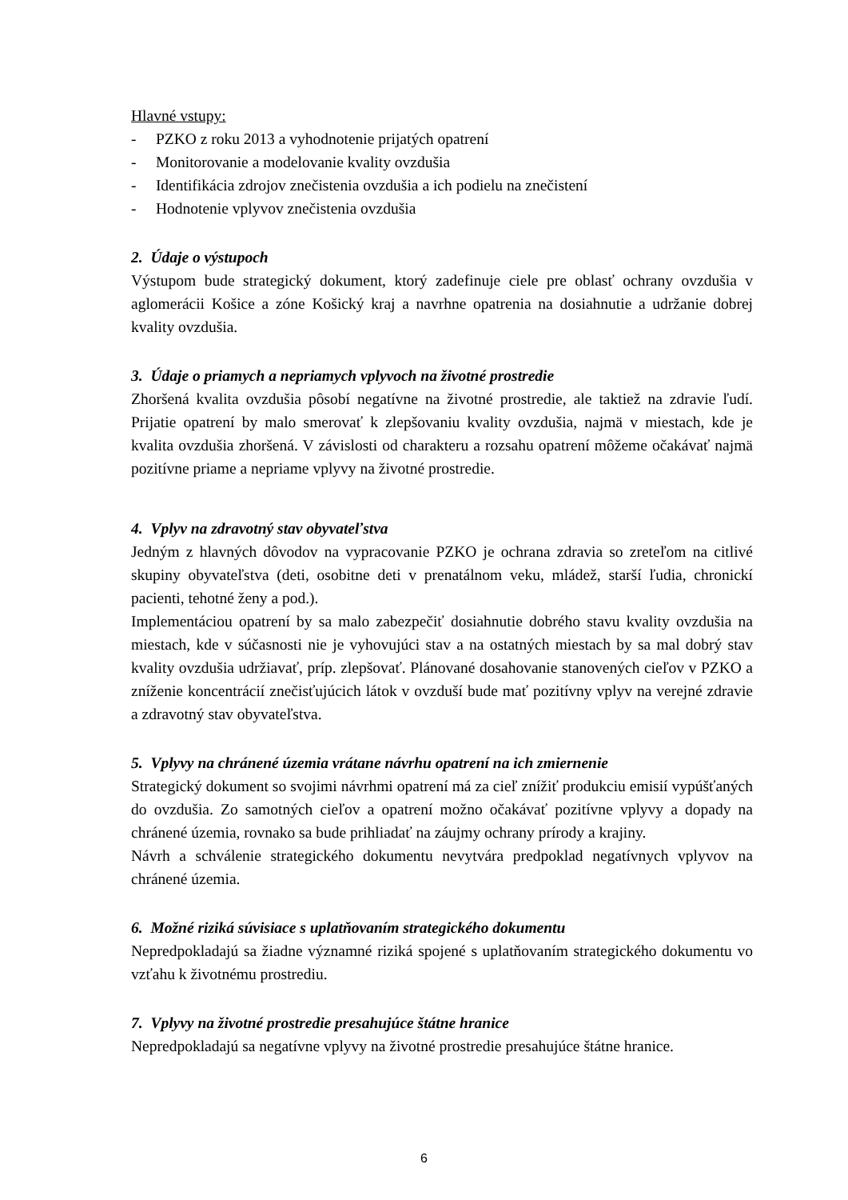Hlavné vstupy:
- PZKO z roku 2013 a vyhodnotenie prijatých opatrení
- Monitorovanie a modelovanie kvality ovzdušia
- Identifikácia zdrojov znečistenia ovzdušia a ich podielu na znečistení
- Hodnotenie vplyvov znečistenia ovzdušia
2. Údaje o výstupoch
Výstupom bude strategický dokument, ktorý zadefinuje ciele pre oblasť ochrany ovzdušia v aglomerácii Košice a zóne Košický kraj a navrhne opatrenia na dosiahnutie a udržanie dobrej kvality ovzdušia.
3. Údaje o priamych a nepriamych vplyvoch na životné prostredie
Zhoršená kvalita ovzdušia pôsobí negatívne na životné prostredie, ale taktiež na zdravie ľudí. Prijatie opatrení by malo smerovať k zlepšovaniu kvality ovzdušia, najmä v miestach, kde je kvalita ovzdušia zhoršená. V závislosti od charakteru a rozsahu opatrení môžeme očakávať najmä pozitívne priame a nepriame vplyvy na životné prostredie.
4. Vplyv na zdravotný stav obyvateľstva
Jedným z hlavných dôvodov na vypracovanie PZKO je ochrana zdravia so zreteľom na citlivé skupiny obyvateľstva (deti, osobitne deti v prenatálnom veku, mládež, starší ľudia, chronickí pacienti, tehotné ženy a pod.).
Implementáciou opatrení by sa malo zabezpečiť dosiahnutie dobrého stavu kvality ovzdušia na miestach, kde v súčasnosti nie je vyhovujúci stav a na ostatných miestach by sa mal dobrý stav kvality ovzdušia udržiavať, príp. zlepšovať. Plánované dosahovanie stanovených cieľov v PZKO a zníženie koncentrácií znečisťujúcich látok v ovzduší bude mať pozitívny vplyv na verejné zdravie a zdravotný stav obyvateľstva.
5. Vplyvy na chránené územia vrátane návrhu opatrení na ich zmiernenie
Strategický dokument so svojimi návrhmi opatrení má za cieľ znížiť produkciu emisií vypúšťaných do ovzdušia. Zo samotných cieľov a opatrení možno očakávať pozitívne vplyvy a dopady na chránené územia, rovnako sa bude prihliadať na záujmy ochrany prírody a krajiny.
Návrh a schválenie strategického dokumentu nevytvára predpoklad negatívnych vplyvov na chránené územia.
6. Možné riziká súvisiace s uplatňovaním strategického dokumentu
Nepredpokladajú sa žiadne významné riziká spojené s uplatňovaním strategického dokumentu vo vzťahu k životnému prostrediu.
7. Vplyvy na životné prostredie presahujúce štátne hranice
Nepredpokladajú sa negatívne vplyvy na životné prostredie presahujúce štátne hranice.
6